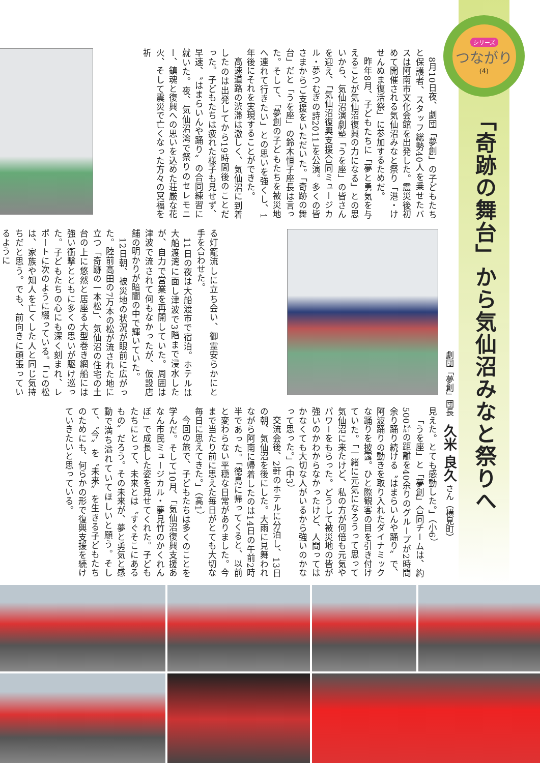シリーズ
つながり
(4)
「奇跡の舞台」から気仙沼みなと祭りへ
劇団「夢創」団長　久米 良久 さん（横見町）
8月10日夜、劇団「夢創」の子どもたちと保護者、スタッフ総勢40人を乗せたバスは阿南市文化会館を出発した。震災後初めて開催される気仙沼みなと祭り「港・けせんぬま復活祭」に参加するためだ。
昨年8月、子どもたちに「夢と勇気を与えることが気仙沼復興の力になる」との思いから、気仙沼演劇塾「うを座」の皆さんを迎え、「気仙沼復興支援合同ミュージカル・夢つむぎの詩2011」を公演。多くの皆さまからご支援をいただいた。「奇跡の舞台」だと「うを座」の鈴木恒子座長は言った。そして、「夢創の子どもたちを被災地へ連れて行きたい」との思いを強くし、1年後にそれを実現することができた。
高速道路の渋滞は激しく、気仙沼に到着したのは出発してから19時間後のことだった。子どもたちは疲れた様子も見せず、早速、〝はまらいんや踊り〟の合同練習に就いた。夜、気仙沼湾で祭りのセレモニー、鎮魂と復興への思いを込めた荘厳な花火、そして震災で亡くなった方々の冥福を祈
る灯籠流しに立ち会い、御霊安らかにと手を合わせた。
11日の夜は大船渡市で宿泊。ホテルは大船渡湾に面し津波で3階まで浸水したが、自力で営業を再開していた。周囲は津波で流されて何もなかったが、仮設店舗の明かりが暗闇の中で輝いていた。
12日朝、被災地の状況が眼前に広がった。陸前高田の7万本の松が流された地に立つ「奇跡の一本松」、気仙沼の住宅の土台の上に悠然と居座る大型巻き網船には強い衝撃とともに多くの思いが駆け巡った。子どもたちの心にも深く刻まれ、レポートに次のように綴っている。「この松は、家族や知人を亡くした人と同じ気持ちだと思う。でも、前向きに頑張っているように
見えた。とても感動した。」（小6）
「うを座」と「夢創」合同チームは、約500㍍の距離を40余りのグループが2時間余り踊り続ける〝はまらいんや踊り〟で、阿波踊りの動きを取り入れたダイナミックな踊りを披露。ひと際観客の目を引き付けていた。「一緒に元気になろうって思って気仙沼に来たけど、私の方が何倍も元気やパワーをもらった。どうして被災地の皆が強いのかわからなかったけど、人間ってはかなくても大切な人がいるから強いのかなって思った。」（中3）
交流会後、2軒のホテルに分泊し、13日の朝、気仙沼を後にした。大雨に見舞われながら阿南に帰着したのは14日の午前2時半であった。「徳島に帰ってくると、以前と変わらない平穏な日常がありました。今まで当たり前に思えた毎日がとても大切な毎日に思えてきた。」（高1）
今回の旅で、子どもたちは多くのことを学んだ。そして10月、「気仙沼復興支援あなん市民ミュージカル・夢見竹のかくれんぼ」で成長した姿を見せてくれた。子どもたちにとって、未来とは〝すぐそこにあるもの〟だろう。その未来が、夢と勇気と感動で満ち溢れていてほしいと願う。そして、〝今〟を〝未来〟を生きる子どもたちのためにも、何らかの形で復興支援を続けていきたいと思っている。